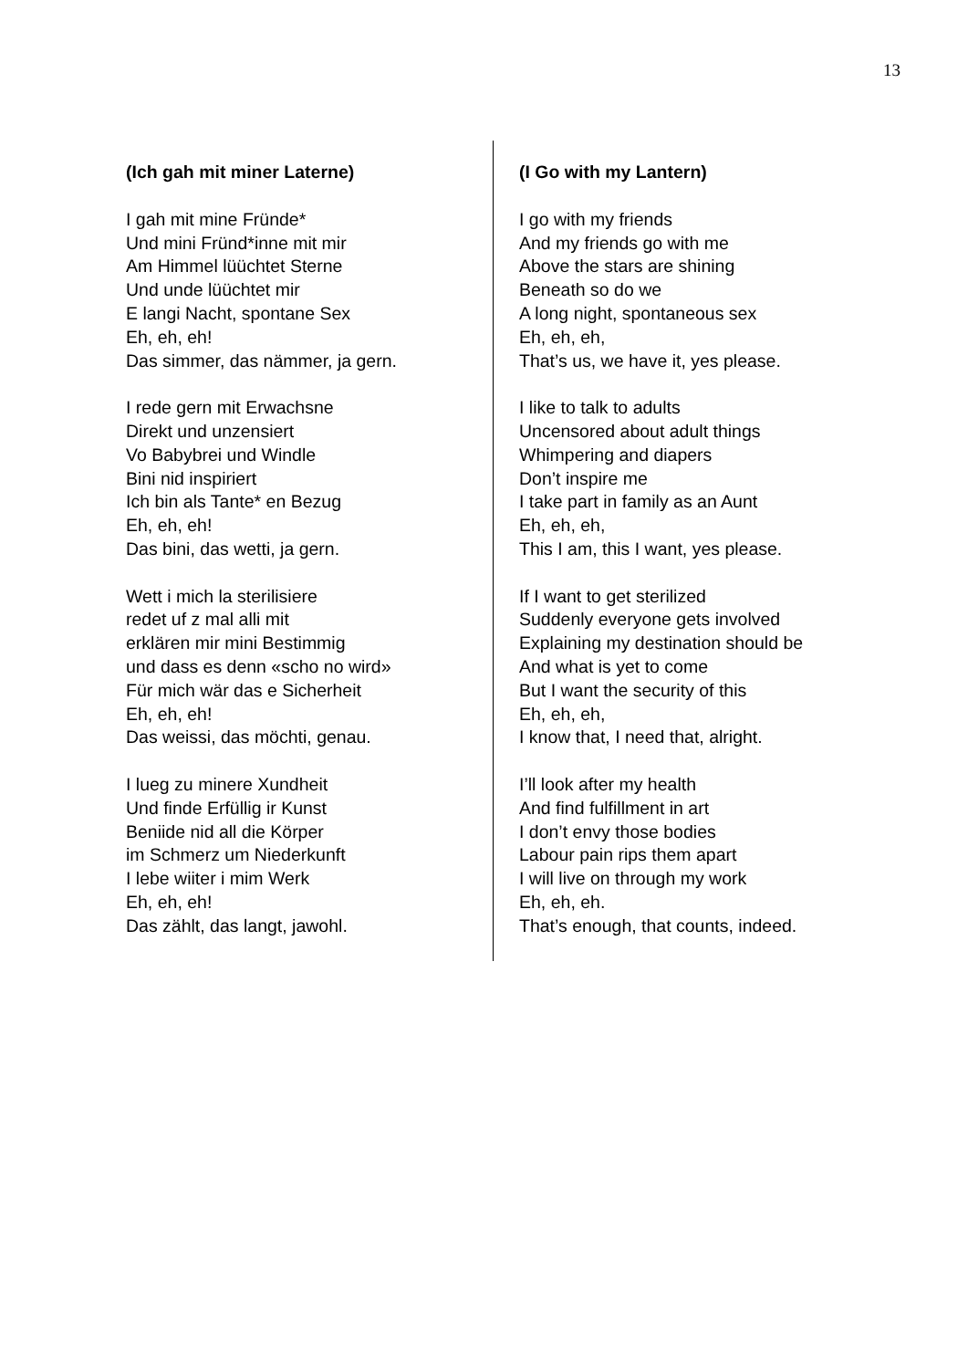13
(Ich gah mit miner Laterne)
I gah mit mine Fründe*
Und mini Fründ*inne mit mir
Am Himmel lüüchtet Sterne
Und unde lüüchtet mir
E langi Nacht, spontane Sex
Eh, eh, eh!
Das simmer, das nämmer, ja gern.
I rede gern mit Erwachsne
Direkt und unzensiert
Vo Babybrei und Windle
Bini nid inspiriert
Ich bin als Tante* en Bezug
Eh, eh, eh!
Das bini, das wetti, ja gern.
Wett i mich la sterilisiere
redet uf z mal alli mit
erklären mir mini Bestimmig
und dass es denn «scho no wird»
Für mich wär das e Sicherheit
Eh, eh, eh!
Das weissi, das möchti, genau.
I lueg zu minere Xundheit
Und finde Erfüllig ir Kunst
Beniide nid all die Körper
im Schmerz um Niederkunft
I lebe wiiter i mim Werk
Eh, eh, eh!
Das zählt, das langt, jawohl.
(I Go with my Lantern)
I go with my friends
And my friends go with me
Above the stars are shining
Beneath so do we
A long night, spontaneous sex
Eh, eh, eh,
That’s us, we have it, yes please.
I like to talk to adults
Uncensored about adult things
Whimpering and diapers
Don’t inspire me
I take part in family as an Aunt
Eh, eh, eh,
This I am, this I want, yes please.
If I want to get sterilized
Suddenly everyone gets involved
Explaining my destination should be
And what is yet to come
But I want the security of this
Eh, eh, eh,
I know that, I need that, alright.
I’ll look after my health
And find fulfillment in art
I don’t envy those bodies
Labour pain rips them apart
I will live on through my work
Eh, eh, eh.
That’s enough, that counts, indeed.